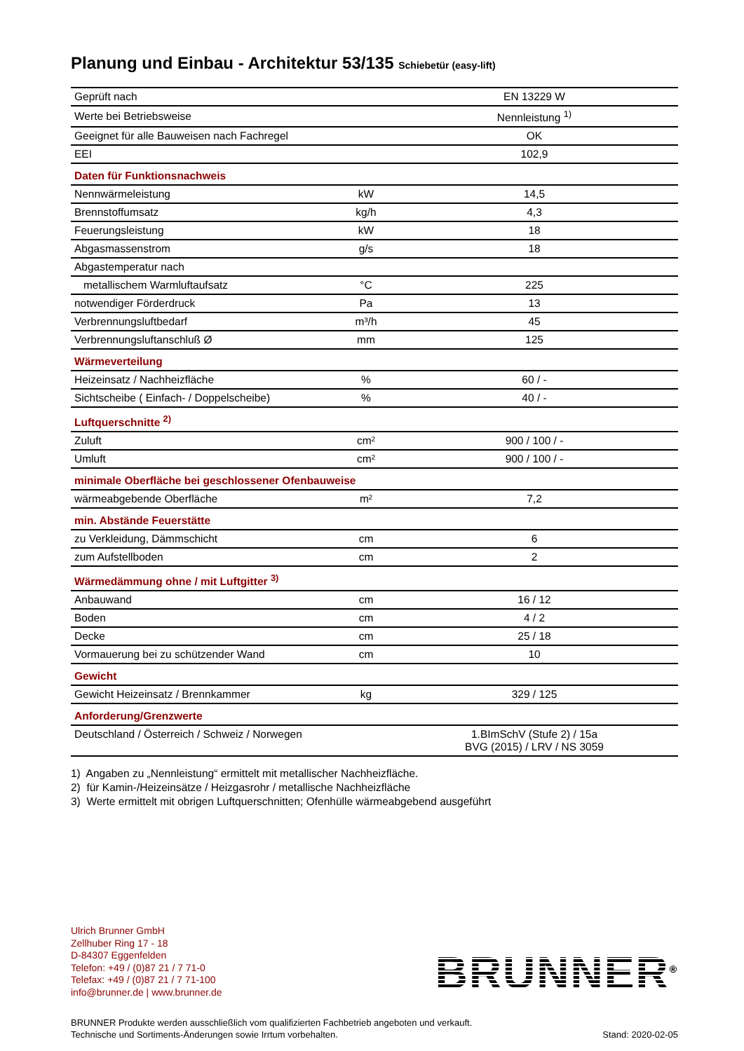Planung und Einbau - Architektur 53/135 Schiebetür (easy-lift)
| Geprüft nach | | EN 13229 W |
| Werte bei Betriebsweise | | Nennleistung <sup>1)</sup> |
| Geeignet für alle Bauweisen nach Fachregel | | OK |
| EEI | | 102,9 |
| Daten für Funktionsnachweis | | |
| Nennwärmeleistung | kW | 14,5 |
| Brennstoffumsatz | kg/h | 4,3 |
| Feuerungsleistung | kW | 18 |
| Abgasmassenstrom | g/s | 18 |
| Abgastemperatur nach | | |
| metallischem Warmluftaufsatz | °C | 225 |
| notwendiger Förderdruck | Pa | 13 |
| Verbrennungsluftbedarf | m³/h | 45 |
| Verbrennungsluftanschluß Ø | mm | 125 |
| Wärmeverteilung | | |
| Heizeinsatz / Nachheizfläche | % | 60 / - |
| Sichtscheibe ( Einfach- / Doppelscheibe) | % | 40 / - |
| Luftquerschnitte <sup>2)</sup> | | |
| Zuluft | cm² | 900 / 100 / - |
| Umluft | cm² | 900 / 100 / - |
| minimale Oberfläche bei geschlossener Ofenbauweise | | |
| wärmeabgebende Oberfläche | m² | 7,2 |
| min. Abstände Feuerstätte | | |
| zu Verkleidung, Dämmschicht | cm | 6 |
| zum Aufstellboden | cm | 2 |
| Wärmedämmung ohne / mit Luftgitter <sup>3)</sup> | | |
| Anbauwand | cm | 16 / 12 |
| Boden | cm | 4 / 2 |
| Decke | cm | 25 / 18 |
| Vormauerung bei zu schützender Wand | cm | 10 |
| Gewicht | | |
| Gewicht Heizeinsatz / Brennkammer | kg | 329 / 125 |
| Anforderung/Grenzwerte | | |
| Deutschland / Österreich / Schweiz / Norwegen | | 1.BImSchV (Stufe 2) / 15a BVG (2015) / LRV / NS 3059 |
1) Angaben zu „Nennleistung“ ermittelt mit metallischer Nachheizfläche.
2) für Kamin-/Heizeinsätze / Heizgasrohr / metallische Nachheizfläche
3) Werte ermittelt mit obrigen Luftquerschnitten; Ofenhülle wärmeabgebend ausgeführt
Ulrich Brunner GmbH
Zellhuber Ring 17 - 18
D-84307 Eggenfelden
Telefon: +49 / (0)87 21 / 7 71-0
Telefax: +49 / (0)87 21 / 7 71-100
info@brunner.de | www.brunner.de
BRUNNER<sup>®</sup>
BRUNNER Produkte werden ausschließlich vom qualifizierten Fachbetrieb angeboten und verkauft.
Technische und Sortiments-Änderungen sowie Irrtum vorbehalten.
Stand: 2020-02-05